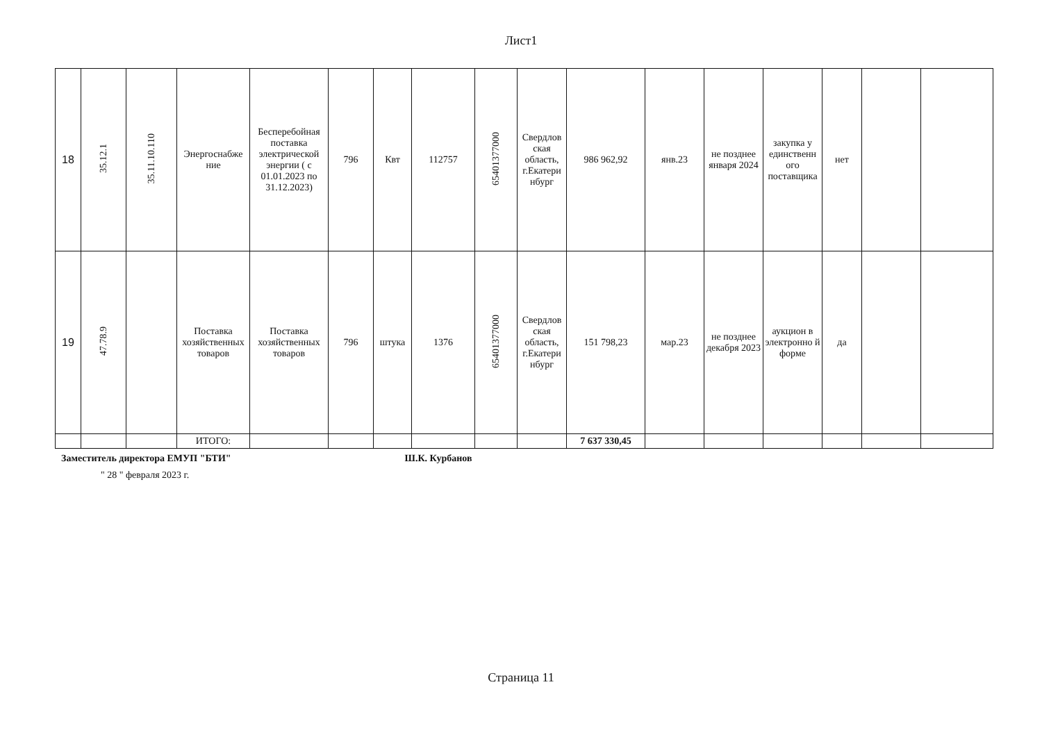Лист1
| 18 | 35.12.1 | 35.11.10.110 | Энергоснабже ние | Бесперебойная поставка электрической энергии ( с 01.01.2023 по 31.12.2023) | 796 | Квт | 112757 | 65401377000 | Свердлов ская область, г.Екатери нбург | 986 962,92 | янв.23 | не позднее января 2024 | закупка у единственн ого поставщика | нет | | |
| 19 | 47.78.9 | | Поставка хозяйственных товаров | Поставка хозяйственных товаров | 796 | штука | 1376 | 65401377000 | Свердлов ская область, г.Екатери нбург | 151 798,23 | мар.23 | не позднее декабря 2023 | аукцион в электронно й форме | да | | |
| | | | ИТОГО: | | | | | | | 7 637 330,45 | | | | | | |
Заместитель директора ЕМУП "БТИ" Ш.К. Курбанов
" 28 " февраля 2023 г.
Страница 11